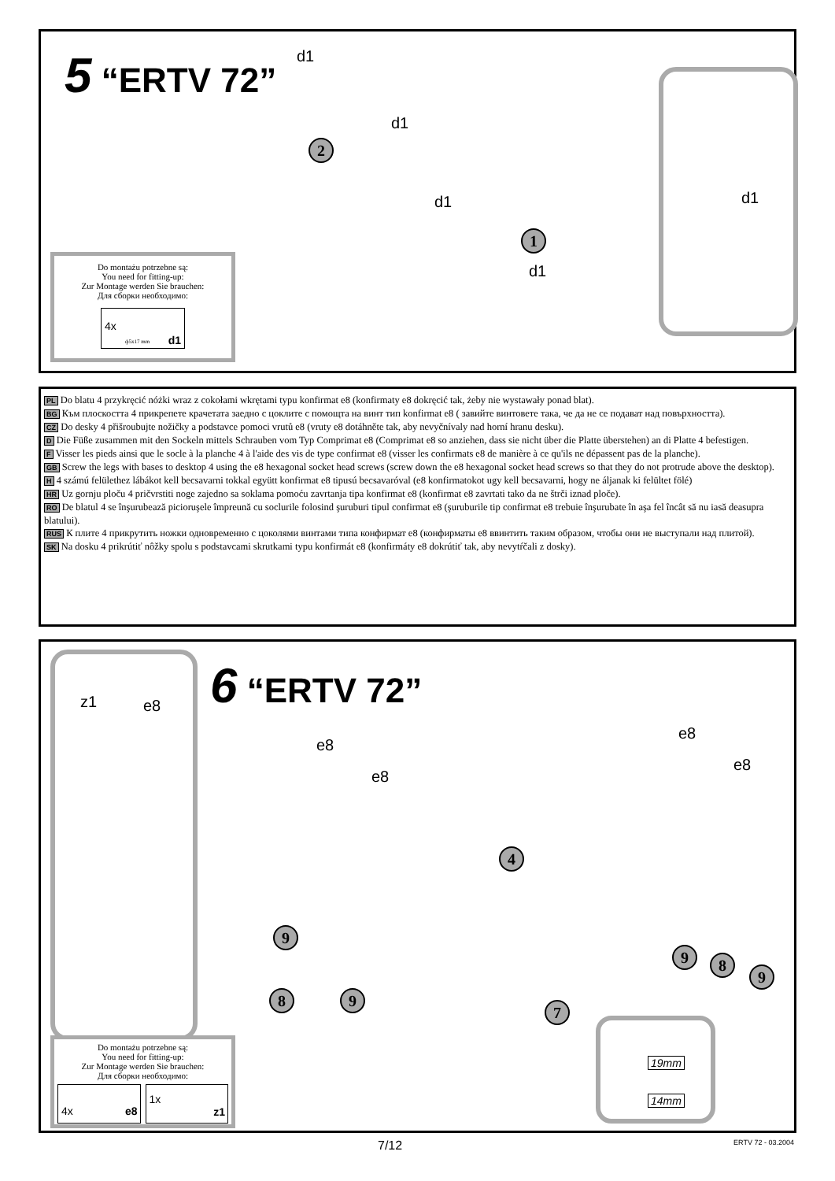5 “ERTV 72”
d1
d1
d1
d1
d1
2
1
Do montażu potrzebne są:
You need for fitting-up:
Zur Montage werden Sie brauchen:
Для сборки необходимо:
4x
ф5x17 mm d1
PL Do blatu 4 przykręcić nóżki wraz z cokołami wkrętami typu konfirmat e8 (konfirmaty e8 dokręcić tak, żeby nie wystawały ponad blat).
BG Към плоскостта 4 прикрепете крачетата заедно с цоклите с помощта на винт тип konfirmat e8 ( завийте винтовете така, че да не се подават над повърхността).
CZ Do desky 4 přišroubujte nožičky a podstavce pomoci vrutů e8 (vruty e8 dotáhněte tak, aby nevyčnívaly nad horní hranu desku).
D Die Füße zusammen mit den Sockeln mittels Schrauben vom Typ Comprimat e8 (Comprimat e8 so anziehen, dass sie nicht über die Platte überstehen) an di Platte 4 befestigen.
F Visser les pieds ainsi que le socle à la planche 4 à l'aide des vis de type confirmat e8 (visser les confirmats e8 de manière à ce qu'ils ne dépassent pas de la planche).
GB Screw the legs with bases to desktop 4 using the e8 hexagonal socket head screws (screw down the e8 hexagonal socket head screws so that they do not protrude above the desktop).
H 4 számú felülethez lábákot kell becsavarni tokkal együtt konfirmat e8 tipusú becsavaróval (e8 konfirmatokot ugy kell becsavarni, hogy ne áljanak ki felültet fölé)
HR Uz gornju ploču 4 pričvrstiti noge zajedno sa soklama pomoću zavrtanja tipa konfirmat e8 (konfirmat e8 zavrtati tako da ne štrči iznad ploče).
RO De blatul 4 se înşurubează picioruşele împreună cu soclurile folosind şuruburi tipul confirmat e8 (şuruburile tip confirmat e8 trebuie înşurubate în aşa fel încât să nu iasă deasupra blatului).
RUS К плите 4 прикрутить ножки одновременно с цоколями винтами типа конфирмат e8 (конфирматы e8 ввинтить таким образом, чтобы они не выступали над плитой).
SK Na dosku 4 prikrútiť nôžky spolu s podstavcami skrutkami typu konfirmát e8 (konfirmáty e8 dokrútiť tak, aby nevytŕčali z dosky).
z1 e8
6 “ERTV 72”
e8
e8
e8
e8
4
9
8 9
7
9 8
9
19mm
14mm
Do montażu potrzebne są:
You need for fitting-up:
Zur Montage werden Sie brauchen:
Для сборки необходимо:
4x e8
1x z1
7/12 ERTV 72 - 03.2004